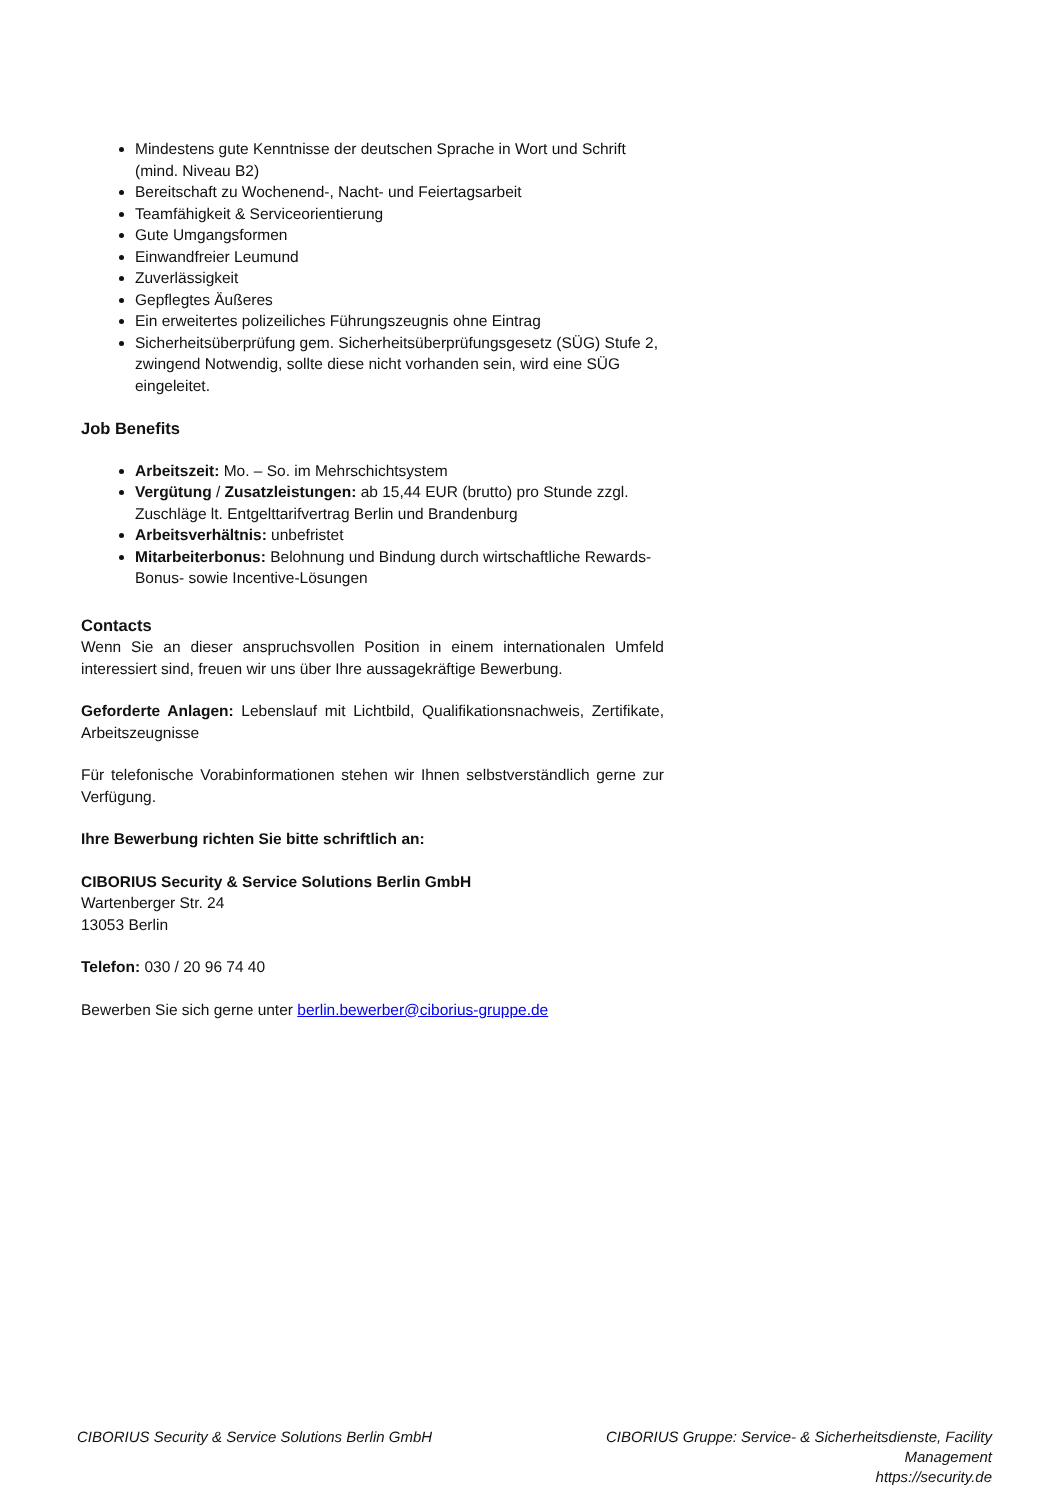Mindestens gute Kenntnisse der deutschen Sprache in Wort und Schrift (mind. Niveau B2)
Bereitschaft zu Wochenend-, Nacht- und Feiertagsarbeit
Teamfähigkeit & Serviceorientierung
Gute Umgangsformen
Einwandfreier Leumund
Zuverlässigkeit
Gepflegtes Äußeres
Ein erweitertes polizeiliches Führungszeugnis ohne Eintrag
Sicherheitsüberprüfung gem. Sicherheitsüberprüfungsgesetz (SÜG) Stufe 2, zwingend Notwendig, sollte diese nicht vorhanden sein, wird eine SÜG eingeleitet.
Job Benefits
Arbeitszeit: Mo. – So. im Mehrschichtsystem
Vergütung / Zusatzleistungen: ab 15,44 EUR (brutto) pro Stunde zzgl. Zuschläge lt. Entgelttarifvertrag Berlin und Brandenburg
Arbeitsverhältnis: unbefristet
Mitarbeiterbonus: Belohnung und Bindung durch wirtschaftliche Rewards- Bonus- sowie Incentive-Lösungen
Contacts
Wenn Sie an dieser anspruchsvollen Position in einem internationalen Umfeld interessiert sind, freuen wir uns über Ihre aussagekräftige Bewerbung.
Geforderte Anlagen: Lebenslauf mit Lichtbild, Qualifikationsnachweis, Zertifikate, Arbeitszeugnisse
Für telefonische Vorabinformationen stehen wir Ihnen selbstverständlich gerne zur Verfügung.
Ihre Bewerbung richten Sie bitte schriftlich an:
CIBORIUS Security & Service Solutions Berlin GmbH
Wartenberger Str. 24
13053 Berlin
Telefon: 030 / 20 96 74 40
Bewerben Sie sich gerne unter berlin.bewerber@ciborius-gruppe.de
CIBORIUS Security & Service Solutions Berlin GmbH
CIBORIUS Gruppe: Service- & Sicherheitsdienste, Facility Management
https://security.de